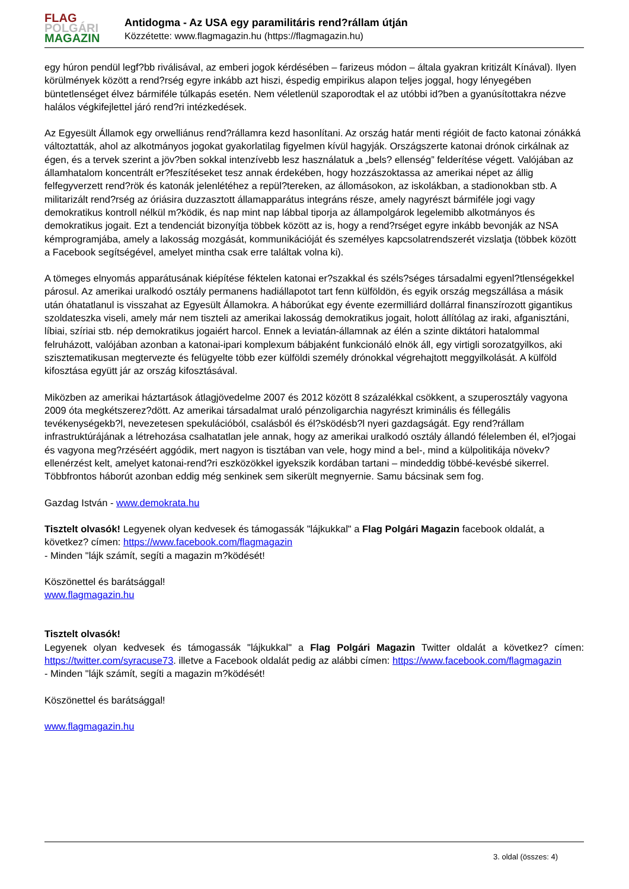FLAG
POLGÁRI
MAGAZIN
Antidogma - Az USA egy paramilitáris rend?rállam útján
Közzétette: www.flagmagazin.hu (https://flagmagazin.hu)
egy húron pendül legf?bb riválisával, az emberi jogok kérdésében – farizeus módon – általa gyakran kritizált Kínával). Ilyen körülmények között a rend?rség egyre inkább azt hiszi, éspedig empirikus alapon teljes joggal, hogy lényegében büntetlenséget élvez bármiféle túlkapás esetén. Nem véletlenül szaporodtak el az utóbbi id?ben a gyanúsítottakra nézve halálos végkifejlettel járó rend?ri intézkedések.
Az Egyesült Államok egy orwelliánus rend?rállamra kezd hasonlítani. Az ország határ menti régióit de facto katonai zónákká változtatták, ahol az alkotmányos jogokat gyakorlatilag figyelmen kívül hagyják. Országszerte katonai drónok cirkálnak az égen, és a tervek szerint a jöv?ben sokkal intenzívebb lesz használatuk a „bels? ellenség” felderítése végett. Valójában az államhatalom koncentrált er?feszítéseket tesz annak érdekében, hogy hozzászoktassa az amerikai népet az állig felfegyverzett rend?rök és katonák jelenlétéhez a repül?tereken, az állomásokon, az iskolákban, a stadionokban stb. A militarizált rend?rség az óriásira duzzasztott államapparátus integráns része, amely nagyrészt bármiféle jogi vagy demokratikus kontroll nélkül m?ködik, és nap mint nap lábbal tiporja az állampolgárok legelemibb alkotmányos és demokratikus jogait. Ezt a tendenciát bizonyítja többek között az is, hogy a rend?rséget egyre inkább bevonják az NSA kémprogramjába, amely a lakosság mozgását, kommunikációját és személyes kapcsolatrendszerét vizslatja (többek között a Facebook segítségével, amelyet mintha csak erre találtak volna ki).
A tömeges elnyomás apparátusának kiépítése féktelen katonai er?szakkal és széls?séges társadalmi egyenl?tlenségekkel párosul. Az amerikai uralkodó osztály permanens hadiállapotot tart fenn külföldön, és egyik ország megszállása a másik után óhatatlanul is visszahat az Egyesült Államokra. A háborúkat egy évente ezermilliárd dollárral finanszírozott gigantikus szoldateszka viseli, amely már nem tiszteli az amerikai lakosság demokratikus jogait, holott állítólag az iraki, afganisztáni, líbiai, szíriai stb. nép demokratikus jogaiért harcol. Ennek a leviatán-államnak az élén a szinte diktátori hatalommal felruházott, valójában azonban a katonai-ipari komplexum bábjaként funkcionáló elnök áll, egy virtigli sorozatgyilkos, aki szisztematikusan megtervezte és felügyelte több ezer külföldi személy drónokkal végrehajtott meggyilkolását. A külföld kifosztása együtt jár az ország kifosztásával.
Miközben az amerikai háztartások átlagjövedelme 2007 és 2012 között 8 százalékkal csökkent, a szuperosztály vagyona 2009 óta megkétszerez?dött. Az amerikai társadalmat uraló pénzoligarchia nagyrészt kriminális és féllegális tevékenységekb?l, nevezetesen spekulációból, csalásból és él?sködésb?l nyeri gazdagságát. Egy rend?rállam infrastruktúrájának a létrehozása csalhatatlan jele annak, hogy az amerikai uralkodó osztály állandó félelemben él, el?jogai és vagyona meg?rzéséért aggódik, mert nagyon is tisztában van vele, hogy mind a bel-, mind a külpolitikája növekv? ellenérzést kelt, amelyet katonai-rend?ri eszközökkel igyekszik kordában tartani – mindeddig többé-kevésbé sikerrel. Többfrontos háborút azonban eddig még senkinek sem sikerült megnyernie. Samu bácsinak sem fog.
Gazdag István - www.demokrata.hu
Tisztelt olvasók! Legyenek olyan kedvesek és támogassák "lájkukkal" a Flag Polgári Magazin facebook oldalát, a következ? címen: https://www.facebook.com/flagmagazin
- Minden "lájk számít, segíti a magazin m?ködését!
Köszönettel és barátsággal!
www.flagmagazin.hu
Tisztelt olvasók!
Legyenek olyan kedvesek és támogassák "lájkukkal" a Flag Polgári Magazin Twitter oldalát a következ? címen: https://twitter.com/syracuse73. illetve a Facebook oldalát pedig az alábbi címen: https://www.facebook.com/flagmagazin
- Minden "lájk számít, segíti a magazin m?ködését!
Köszönettel és barátsággal!
www.flagmagazin.hu
3. oldal (összes: 4)